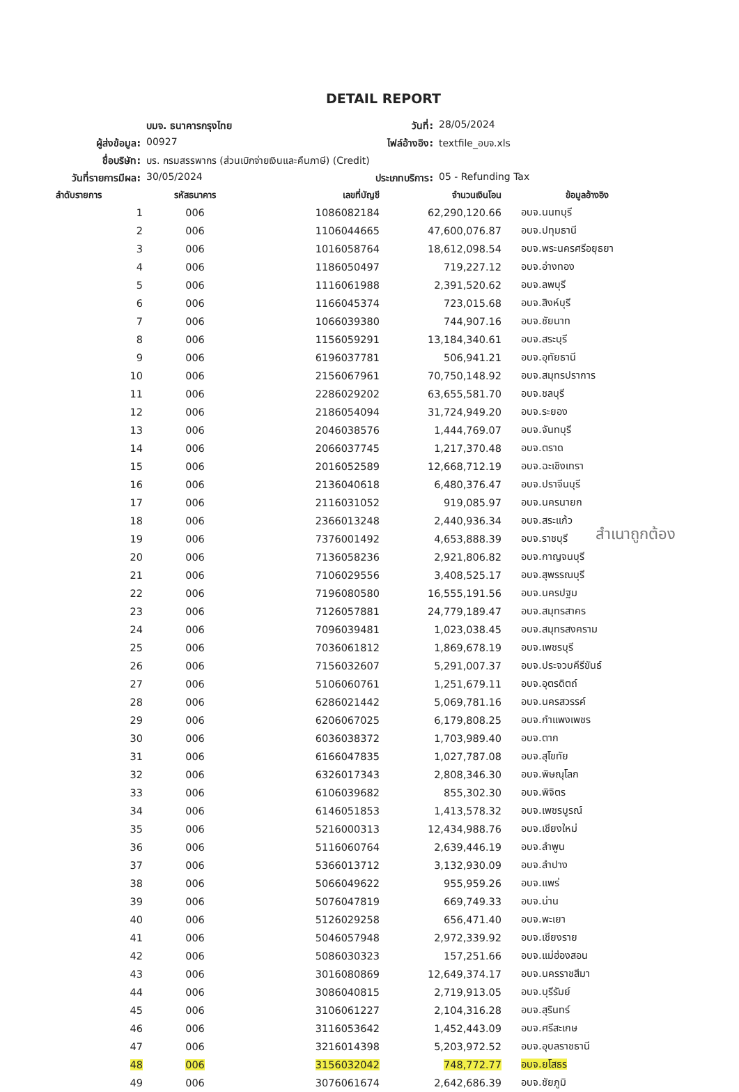DETAIL REPORT
บมจ. ธนาคารกรุงไทย
วันที่:
28/05/2024
ผู้ส่งข้อมูล:
00927
ไฟล์อ้างอิง:
textfile_อบจ.xls
ชื่อบริษัท:
บร. กรมสรรพากร (ส่วนเบิกจ่ายเงินและคืนภาษี) (Credit)
วันที่รายการมีผล:
30/05/2024
ประเภทบริการ:
05 - Refunding Tax
| ลำดับรายการ | รหัสธนาคาร | เลขที่บัญชี | จำนวนเงินโอน | ข้อมูลอ้างอิง |
| --- | --- | --- | --- | --- |
| 1 | 006 | 1086082184 | 62,290,120.66 | อบจ.นนทบุรี |
| 2 | 006 | 1106044665 | 47,600,076.87 | อบจ.ปทุมธานี |
| 3 | 006 | 1016058764 | 18,612,098.54 | อบจ.พระนครศรีอยุธยา |
| 4 | 006 | 1186050497 | 719,227.12 | อบจ.อ่างทอง |
| 5 | 006 | 1116061988 | 2,391,520.62 | อบจ.ลพบุรี |
| 6 | 006 | 1166045374 | 723,015.68 | อบจ.สิงห์บุรี |
| 7 | 006 | 1066039380 | 744,907.16 | อบจ.ชัยนาท |
| 8 | 006 | 1156059291 | 13,184,340.61 | อบจ.สระบุรี |
| 9 | 006 | 6196037781 | 506,941.21 | อบจ.อุทัยธานี |
| 10 | 006 | 2156067961 | 70,750,148.92 | อบจ.สมุทรปราการ |
| 11 | 006 | 2286029202 | 63,655,581.70 | อบจ.ชลบุรี |
| 12 | 006 | 2186054094 | 31,724,949.20 | อบจ.ระยอง |
| 13 | 006 | 2046038576 | 1,444,769.07 | อบจ.จันทบุรี |
| 14 | 006 | 2066037745 | 1,217,370.48 | อบจ.ตราด |
| 15 | 006 | 2016052589 | 12,668,712.19 | อบจ.ฉะเชิงเทรา |
| 16 | 006 | 2136040618 | 6,480,376.47 | อบจ.ปราจีนบุรี |
| 17 | 006 | 2116031052 | 919,085.97 | อบจ.นครนายก |
| 18 | 006 | 2366013248 | 2,440,936.34 | อบจ.สระแก้ว |
| 19 | 006 | 7376001492 | 4,653,888.39 | อบจ.ราชบุรี |
| 20 | 006 | 7136058236 | 2,921,806.82 | อบจ.กาญจนบุรี |
| 21 | 006 | 7106029556 | 3,408,525.17 | อบจ.สุพรรณบุรี |
| 22 | 006 | 7196080580 | 16,555,191.56 | อบจ.นครปฐม |
| 23 | 006 | 7126057881 | 24,779,189.47 | อบจ.สมุทรสาคร |
| 24 | 006 | 7096039481 | 1,023,038.45 | อบจ.สมุทรสงคราม |
| 25 | 006 | 7036061812 | 1,869,678.19 | อบจ.เพชรบุรี |
| 26 | 006 | 7156032607 | 5,291,007.37 | อบจ.ประจวบคีรีขันธ์ |
| 27 | 006 | 5106060761 | 1,251,679.11 | อบจ.อุตรดิตถ์ |
| 28 | 006 | 6286021442 | 5,069,781.16 | อบจ.นครสวรรค์ |
| 29 | 006 | 6206067025 | 6,179,808.25 | อบจ.กำแพงเพชร |
| 30 | 006 | 6036038372 | 1,703,989.40 | อบจ.ตาก |
| 31 | 006 | 6166047835 | 1,027,787.08 | อบจ.สุโขทัย |
| 32 | 006 | 6326017343 | 2,808,346.30 | อบจ.พิษณุโลก |
| 33 | 006 | 6106039682 | 855,302.30 | อบจ.พิจิตร |
| 34 | 006 | 6146051853 | 1,413,578.32 | อบจ.เพชรบูรณ์ |
| 35 | 006 | 5216000313 | 12,434,988.76 | อบจ.เชียงใหม่ |
| 36 | 006 | 5116060764 | 2,639,446.19 | อบจ.ลำพูน |
| 37 | 006 | 5366013712 | 3,132,930.09 | อบจ.ลำปาง |
| 38 | 006 | 5066049622 | 955,959.26 | อบจ.แพร่ |
| 39 | 006 | 5076047819 | 669,749.33 | อบจ.น่าน |
| 40 | 006 | 5126029258 | 656,471.40 | อบจ.พะเยา |
| 41 | 006 | 5046057948 | 2,972,339.92 | อบจ.เชียงราย |
| 42 | 006 | 5086030323 | 157,251.66 | อบจ.แม่ฮ่องสอน |
| 43 | 006 | 3016080869 | 12,649,374.17 | อบจ.นครราชสีมา |
| 44 | 006 | 3086040815 | 2,719,913.05 | อบจ.บุรีรัมย์ |
| 45 | 006 | 3106061227 | 2,104,316.28 | อบจ.สุรินทร์ |
| 46 | 006 | 3116053642 | 1,452,443.09 | อบจ.ศรีสะเกษ |
| 47 | 006 | 3216014398 | 5,203,972.52 | อบจ.อุบลราชธานี |
| 48 | 006 | 3156032042 | 748,772.77 | อบจ.ยโสธร |
| 49 | 006 | 3076061674 | 2,642,686.39 | อบจ.ชัยภูมิ |
สำเนาถูกต้อง